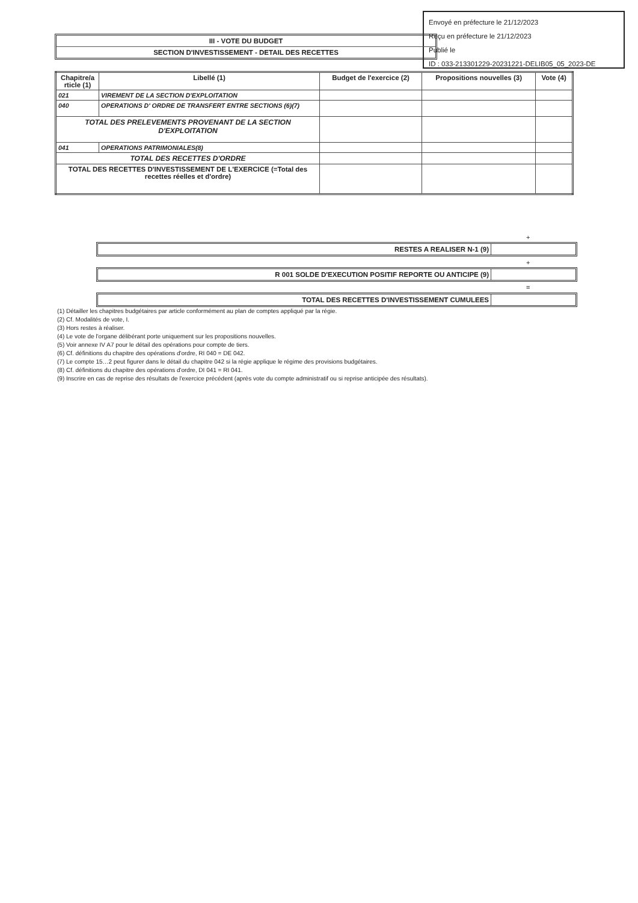Envoyé en préfecture le 21/12/2023
Reçu en préfecture le 21/12/2023
Publié le
ID : 033-213301229-20231221-DELIB05_05_2023-DE
III - VOTE DU BUDGET
SECTION D'INVESTISSEMENT - DETAIL DES RECETTES
| Chapitre/a rticle (1) | Libellé (1) | Budget de l'exercice (2) | Propositions nouvelles (3) | Vote (4) |
| --- | --- | --- | --- | --- |
| 021 | VIREMENT DE LA SECTION D'EXPLOITATION | | | |
| 040 | OPERATIONS D' ORDRE DE TRANSFERT ENTRE SECTIONS (6)(7) | | | |
| TOTAL DES PRELEVEMENTS PROVENANT DE LA SECTION D'EXPLOITATION | | | | |
| 041 | OPERATIONS PATRIMONIALES(8) | | | |
| TOTAL DES RECETTES D'ORDRE | | | | |
| TOTAL DES RECETTES D'INVESTISSEMENT DE L'EXERCICE (=Total des recettes réelles et d'ordre) | | | | |
+
RESTES A REALISER N-1 (9)
+
R 001 SOLDE D'EXECUTION POSITIF REPORTE OU ANTICIPE (9)
=
TOTAL DES RECETTES D'INVESTISSEMENT CUMULEES
(1) Détailler les chapitres budgétaires par article conformément au plan de comptes appliqué par la régie.
(2) Cf. Modalités de vote, I.
(3) Hors restes à réaliser.
(4) Le vote de l'organe délibérant porte uniquement sur les propositions nouvelles.
(5) Voir annexe IV A7 pour le détail des opérations pour compte de tiers.
(6) Cf. définitions du chapitre des opérations d'ordre, RI 040 = DE 042.
(7) Le compte 15…2 peut figurer dans le détail du chapitre 042 si la régie applique le régime des provisions budgétaires.
(8) Cf. définitions du chapitre des opérations d'ordre, DI 041 = RI 041.
(9) Inscrire en cas de reprise des résultats de l'exercice précédent (après vote du compte administratif ou si reprise anticipée des résultats).